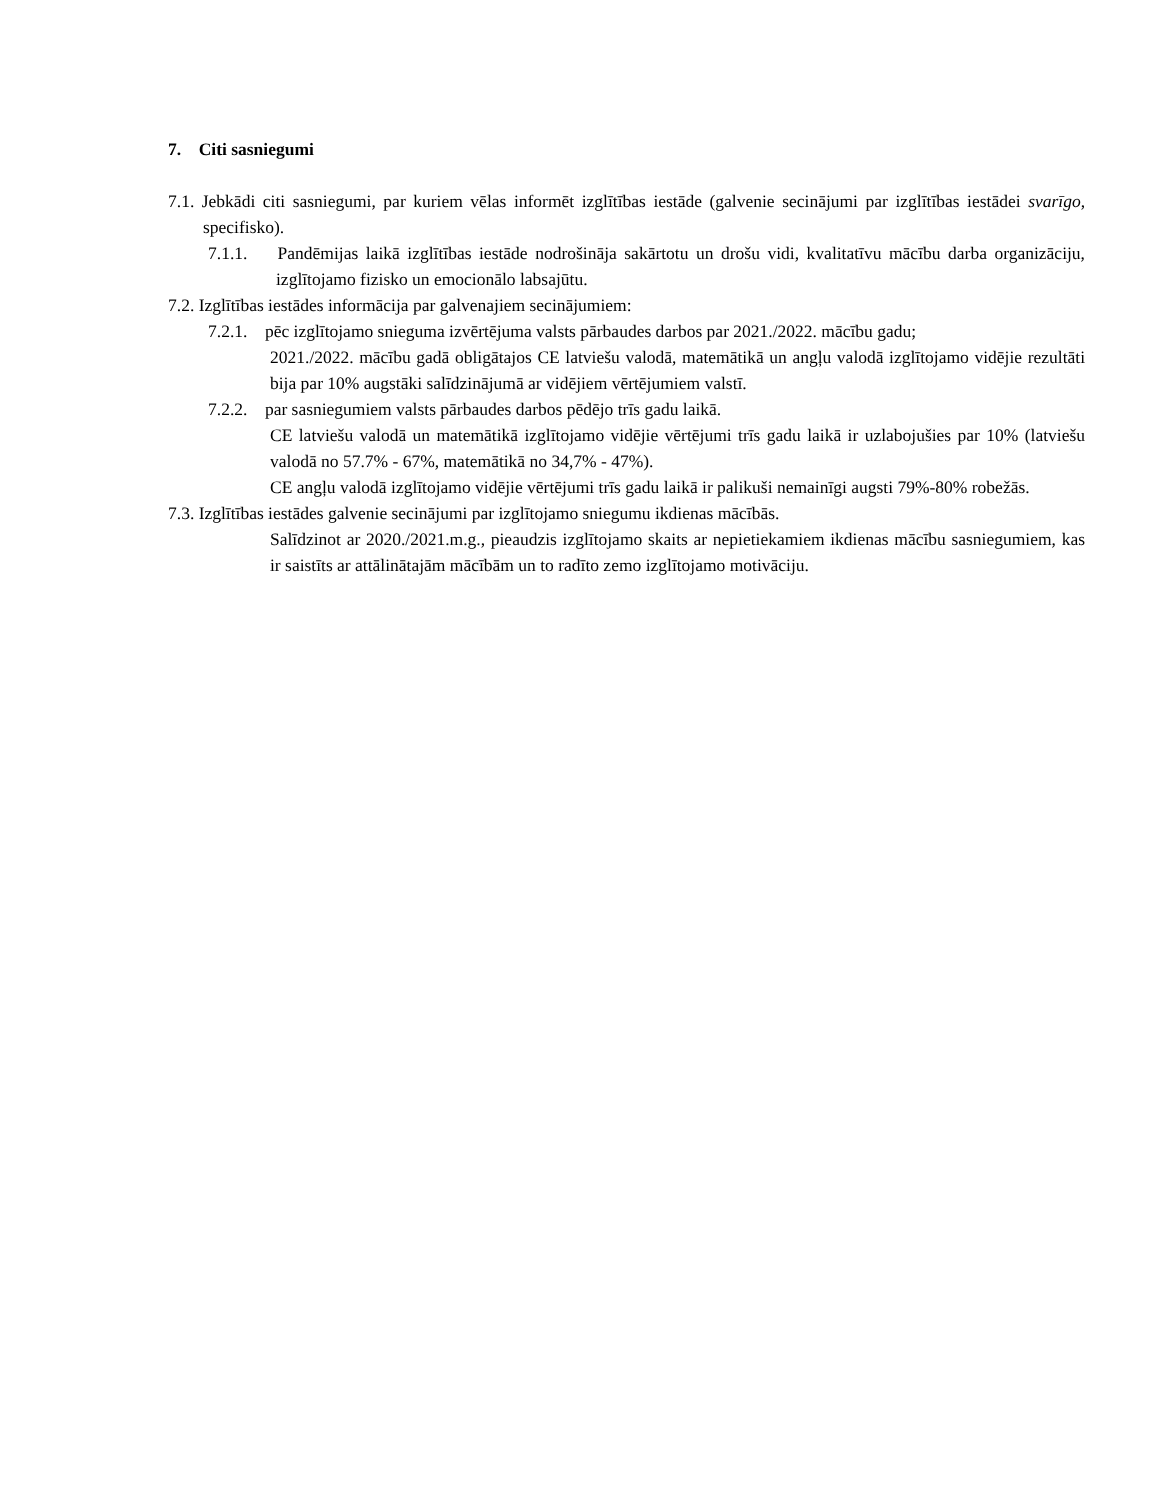7. Citi sasniegumi
7.1. Jebkādi citi sasniegumi, par kuriem vēlas informēt izglītības iestāde (galvenie secinājumi par izglītības iestādei svarīgo, specifisko).
7.1.1. Pandēmijas laikā izglītības iestāde nodrošināja sakārtotu un drošu vidi, kvalitatīvu mācību darba organizāciju, izglītojamo fizisko un emocionālo labsajūtu.
7.2. Izglītības iestādes informācija par galvenajiem secinājumiem:
7.2.1. pēc izglītojamo snieguma izvērtējuma valsts pārbaudes darbos par 2021./2022. mācību gadu;
2021./2022. mācību gadā obligātajos CE latviešu valodā, matemātikā un angļu valodā izglītojamo vidējie rezultāti bija par 10% augstāki salīdzinājumā ar vidējiem vērtējumiem valstī.
7.2.2. par sasniegumiem valsts pārbaudes darbos pēdējo trīs gadu laikā.
CE latviešu valodā un matemātikā izglītojamo vidējie vērtējumi trīs gadu laikā ir uzlabojušies par 10% (latviešu valodā no 57.7% - 67%, matemātikā no 34,7% - 47%).
CE angļu valodā izglītojamo vidējie vērtējumi trīs gadu laikā ir palikuši nemainīgi augsti 79%-80% robežās.
7.3. Izglītības iestādes galvenie secinājumi par izglītojamo sniegumu ikdienas mācībās.
Salīdzinot ar 2020./2021.m.g., pieaudzis izglītojamo skaits ar nepietiekamiem ikdienas mācību sasniegumiem, kas ir saistīts ar attālinātajām mācībām un to radīto zemo izglītojamo motivāciju.